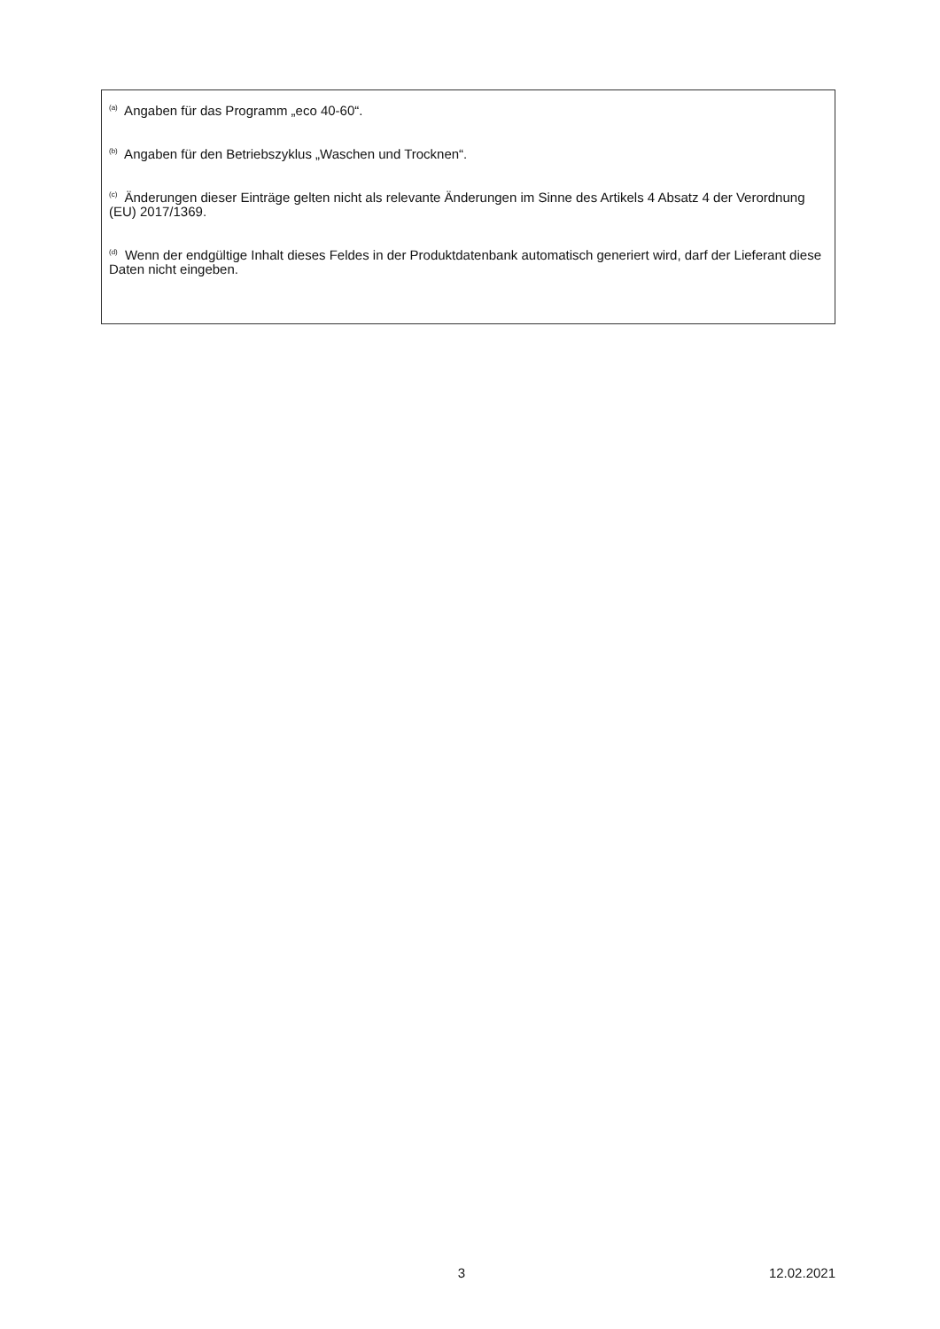<sup>(a)</sup> Angaben für das Programm „eco 40-60“.
<sup>(b)</sup> Angaben für den Betriebszyklus „Waschen und Trocknen“.
<sup>(c)</sup> Änderungen dieser Einträge gelten nicht als relevante Änderungen im Sinne des Artikels 4 Absatz 4 der Verordnung (EU) 2017/1369.
<sup>(d)</sup> Wenn der endgültige Inhalt dieses Feldes in der Produktdatenbank automatisch generiert wird, darf der Lieferant diese Daten nicht eingeben.
3 12.02.2021